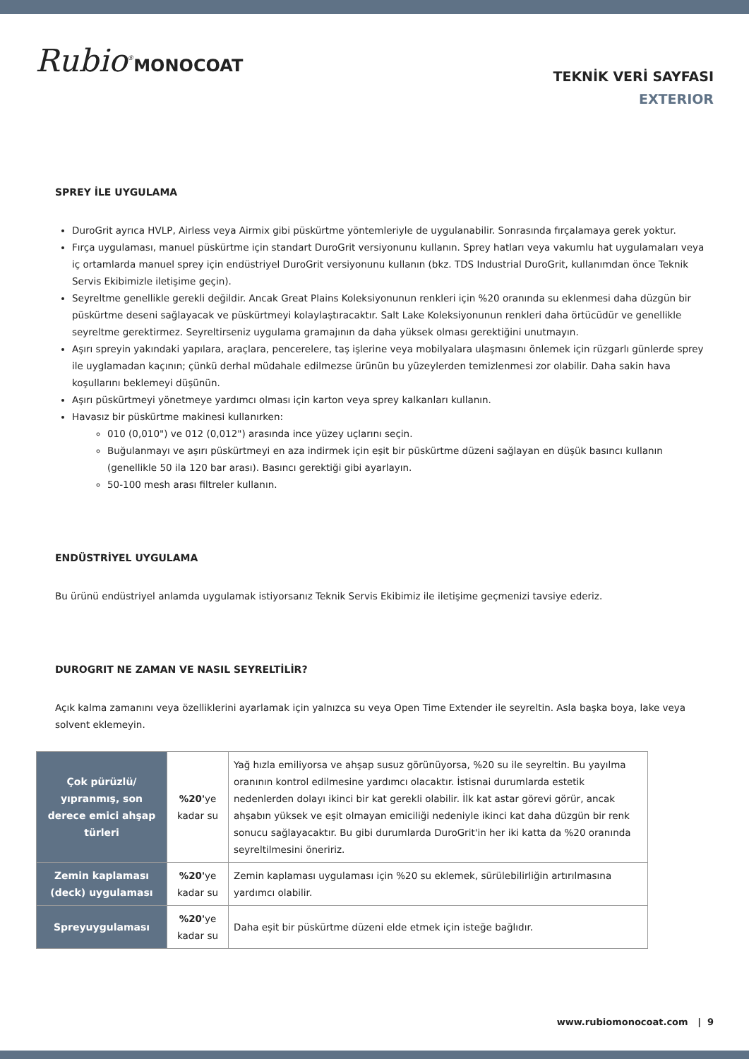Rubio<sup>®</sup>MONOCOAT
TEKNİK VERİ SAYFASI
EXTERIOR
SPREY İLE UYGULAMA
DuroGrit ayrıca HVLP, Airless veya Airmix gibi püskürtme yöntemleriyle de uygulanabilir. Sonrasında fırçalamaya gerek yoktur.
Fırça uygulaması, manuel püskürtme için standart DuroGrit versiyonunu kullanın. Sprey hatları veya vakumlu hat uygulamaları veya iç ortamlarda manuel sprey için endüstriyel DuroGrit versiyonunu kullanın (bkz. TDS Industrial DuroGrit, kullanımdan önce Teknik Servis Ekibimizle iletişime geçin).
Seyreltme genellikle gerekli değildir. Ancak Great Plains Koleksiyonunun renkleri için %20 oranında su eklenmesi daha düzgün bir püskürtme deseni sağlayacak ve püskürtmeyi kolaylaştıracaktır. Salt Lake Koleksiyonunun renkleri daha örtücüdür ve genellikle seyreltme gerektirmez. Seyreltirseniz uygulama gramajının da daha yüksek olması gerektiğini unutmayın.
Aşırı spreyin yakındaki yapılara, araçlara, pencerelere, taş işlerine veya mobilyalara ulaşmasını önlemek için rüzgarlı günlerde sprey ile uyglamadan kaçının; çünkü derhal müdahale edilmezse ürünün bu yüzeylerden temizlenmesi zor olabilir. Daha sakin hava koşullarını beklemeyi düşünün.
Aşırı püskürtmeyi yönetmeye yardımcı olması için karton veya sprey kalkanları kullanın.
Havasız bir püskürtme makinesi kullanırken:
010 (0,010") ve 012 (0,012") arasında ince yüzey uçlarını seçin.
Buğulanmayı ve aşırı püskürtmeyi en aza indirmek için eşit bir püskürtme düzeni sağlayan en düşük basıncı kullanın (genellikle 50 ila 120 bar arası). Basıncı gerektiği gibi ayarlayın.
50-100 mesh arası filtreler kullanın.
ENDÜSTRİYEL UYGULAMA
Bu ürünü endüstriyel anlamda uygulamak istiyorsanız Teknik Servis Ekibimiz ile iletişime geçmenizi tavsiye ederiz.
DUROGRIT NE ZAMAN VE NASIL SEYRELTİLİR?
Açık kalma zamanını veya özelliklerini ayarlamak için yalnızca su veya Open Time Extender ile seyreltin. Asla başka boya, lake veya solvent eklemeyin.
| Çok pürüzlü/ yıpranmış, son derece emici ahşap türleri | %20' ye kadar su | Yağ hızla emiliyorsa ve ahşap susuz görünüyorsa, %20 su ile seyreltin. Bu yayılma oranının kontrol edilmesine yardımcı olacaktır. İstisnai durumlarda estetik nedenlerden dolayı ikinci bir kat gerekli olabilir. İlk kat astar görevi görür, ancak ahşabın yüksek ve eşit olmayan emiciliği nedeniyle ikinci kat daha düzgün bir renk sonucu sağlayacaktır. Bu gibi durumlarda DuroGrit'in her iki katta da %20 oranında seyreltilmesini öneririz. |
| Zemin kaplaması (deck) uygulaması | %20' ye kadar su | Zemin kaplaması uygulaması için %20 su eklemek, sürülebilirliğin artırılmasına yardımcı olabilir. |
| Spreyuygulaması | %20' ye kadar su | Daha eşit bir püskürtme düzeni elde etmek için isteğe bağlıdır. |
www.rubiomonocoat.com | 9